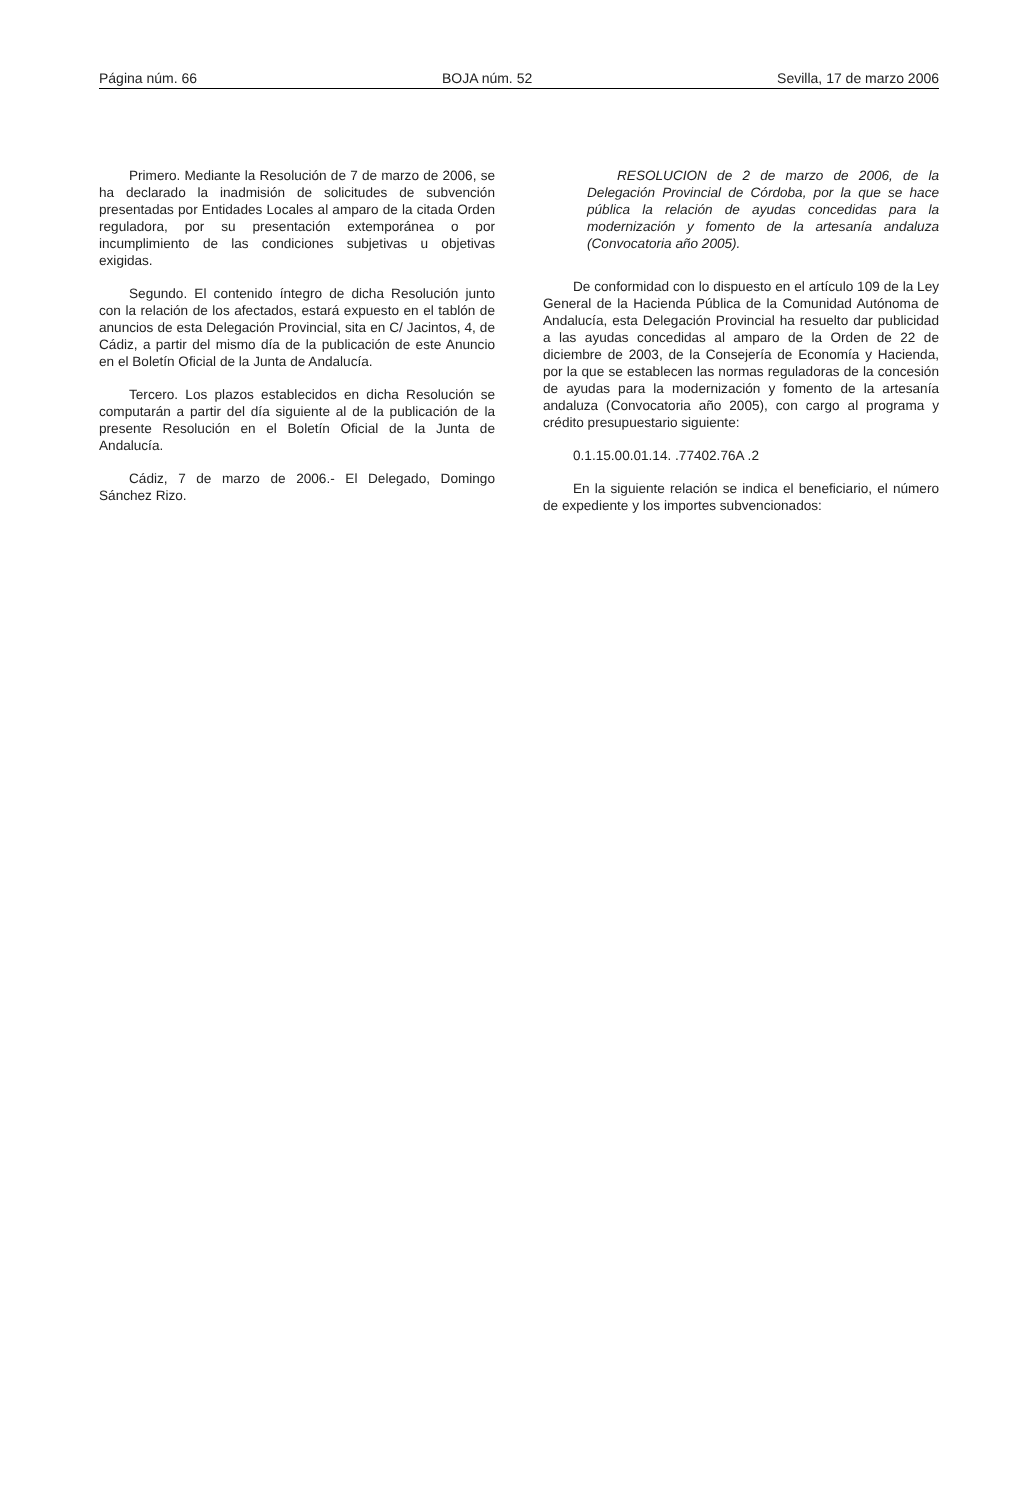Página núm. 66 BOJA núm. 52 Sevilla, 17 de marzo 2006
Primero. Mediante la Resolución de 7 de marzo de 2006, se ha declarado la inadmisión de solicitudes de subvención presentadas por Entidades Locales al amparo de la citada Orden reguladora, por su presentación extemporánea o por incumplimiento de las condiciones subjetivas u objetivas exigidas.
Segundo. El contenido íntegro de dicha Resolución junto con la relación de los afectados, estará expuesto en el tablón de anuncios de esta Delegación Provincial, sita en C/ Jacintos, 4, de Cádiz, a partir del mismo día de la publicación de este Anuncio en el Boletín Oficial de la Junta de Andalucía.
Tercero. Los plazos establecidos en dicha Resolución se computarán a partir del día siguiente al de la publicación de la presente Resolución en el Boletín Oficial de la Junta de Andalucía.
Cádiz, 7 de marzo de 2006.- El Delegado, Domingo Sánchez Rizo.
RESOLUCION de 2 de marzo de 2006, de la Delegación Provincial de Córdoba, por la que se hace pública la relación de ayudas concedidas para la modernización y fomento de la artesanía andaluza (Convocatoria año 2005).
De conformidad con lo dispuesto en el artículo 109 de la Ley General de la Hacienda Pública de la Comunidad Autónoma de Andalucía, esta Delegación Provincial ha resuelto dar publicidad a las ayudas concedidas al amparo de la Orden de 22 de diciembre de 2003, de la Consejería de Economía y Hacienda, por la que se establecen las normas reguladoras de la concesión de ayudas para la modernización y fomento de la artesanía andaluza (Convocatoria año 2005), con cargo al programa y crédito presupuestario siguiente:
0.1.15.00.01.14. .77402.76A .2
En la siguiente relación se indica el beneficiario, el número de expediente y los importes subvencionados: